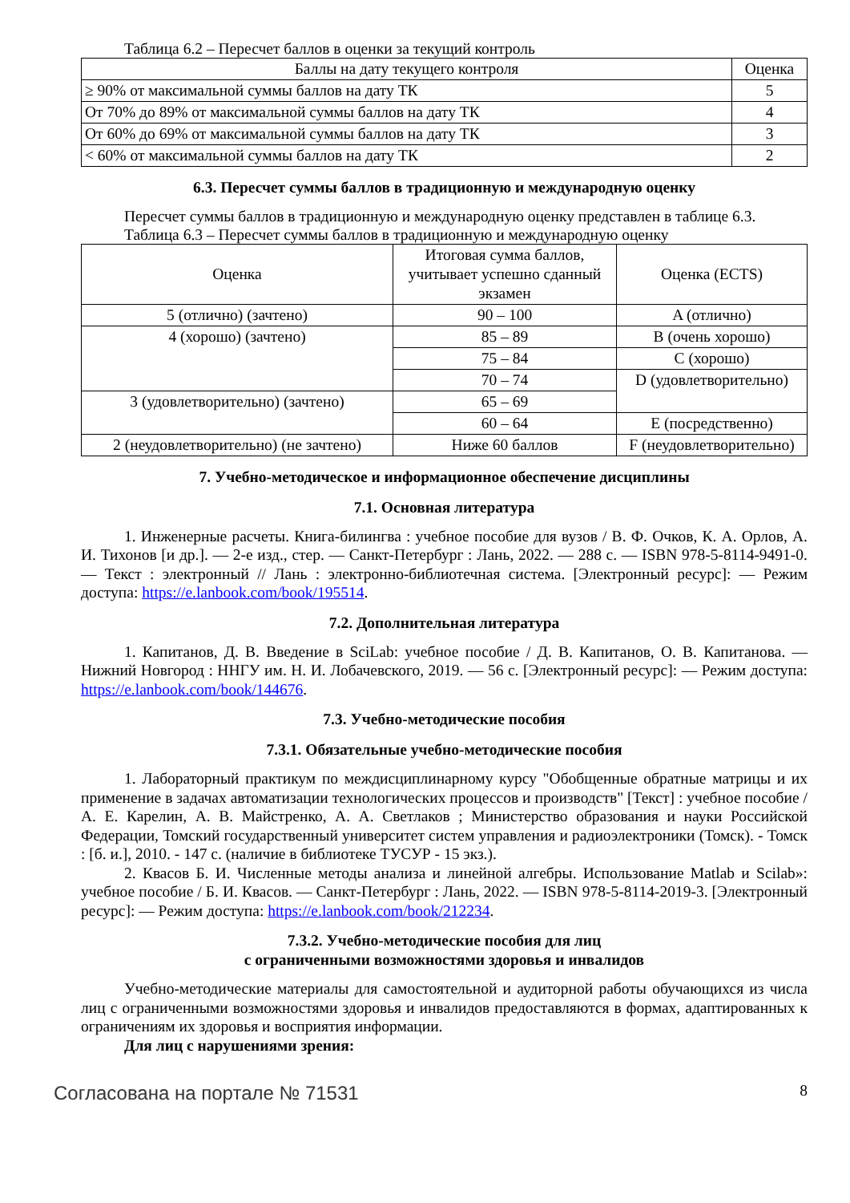Таблица 6.2 – Пересчет баллов в оценки за текущий контроль
| Баллы на дату текущего контроля | Оценка |
| --- | --- |
| ≥ 90% от максимальной суммы баллов на дату ТК | 5 |
| От 70% до 89% от максимальной суммы баллов на дату ТК | 4 |
| От 60% до 69% от максимальной суммы баллов на дату ТК | 3 |
| < 60% от максимальной суммы баллов на дату ТК | 2 |
6.3. Пересчет суммы баллов в традиционную и международную оценку
Пересчет суммы баллов в традиционную и международную оценку представлен в таблице 6.3.
Таблица 6.3 – Пересчет суммы баллов в традиционную и международную оценку
| Оценка | Итоговая сумма баллов, учитывает успешно сданный экзамен | Оценка (ECTS) |
| --- | --- | --- |
| 5 (отлично) (зачтено) | 90 – 100 | A (отлично) |
| 4 (хорошо) (зачтено) | 85 – 89 | B (очень хорошо) |
| | 75 – 84 | C (хорошо) |
| | 70 – 74 | D (удовлетворительно) |
| 3 (удовлетворительно) (зачтено) | 65 – 69 | |
| | 60 – 64 | E (посредственно) |
| 2 (неудовлетворительно) (не зачтено) | Ниже 60 баллов | F (неудовлетворительно) |
7. Учебно-методическое и информационное обеспечение дисциплины
7.1. Основная литература
1. Инженерные расчеты. Книга-билингва : учебное пособие для вузов / В. Ф. Очков, К. А. Орлов, А. И. Тихонов [и др.]. — 2-е изд., стер. — Санкт-Петербург : Лань, 2022. — 288 с. — ISBN 978-5-8114-9491-0. — Текст : электронный // Лань : электронно-библиотечная система. [Электронный ресурс]: — Режим доступа: https://e.lanbook.com/book/195514.
7.2. Дополнительная литература
1. Капитанов, Д. В. Введение в SciLab: учебное пособие / Д. В. Капитанов, О. В. Капитанова. — Нижний Новгород : ННГУ им. Н. И. Лобачевского, 2019. — 56 с. [Электронный ресурс]: — Режим доступа: https://e.lanbook.com/book/144676.
7.3. Учебно-методические пособия
7.3.1. Обязательные учебно-методические пособия
1. Лабораторный практикум по междисциплинарному курсу "Обобщенные обратные матрицы и их применение в задачах автоматизации технологических процессов и производств" [Текст] : учебное пособие / А. Е. Карелин, А. В. Майстренко, А. А. Светлаков ; Министерство образования и науки Российской Федерации, Томский государственный университет систем управления и радиоэлектроники (Томск). - Томск : [б. и.], 2010. - 147 с. (наличие в библиотеке ТУСУР - 15 экз.).
2. Квасов Б. И. Численные методы анализа и линейной алгебры. Использование Matlab и Scilab»: учебное пособие / Б. И. Квасов. — Санкт-Петербург : Лань, 2022. — ISBN 978-5-8114-2019-3. [Электронный ресурс]: — Режим доступа: https://e.lanbook.com/book/212234.
7.3.2. Учебно-методические пособия для лиц
с ограниченными возможностями здоровья и инвалидов
Учебно-методические материалы для самостоятельной и аудиторной работы обучающихся из числа лиц с ограниченными возможностями здоровья и инвалидов предоставляются в формах, адаптированных к ограничениям их здоровья и восприятия информации.
Для лиц с нарушениями зрения:
Согласована на портале № 71531 8